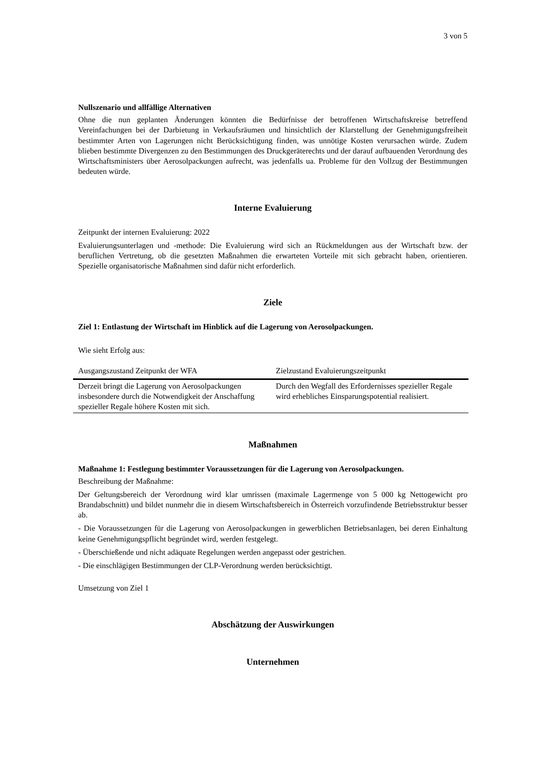3 von 5
Nullszenario und allfällige Alternativen
Ohne die nun geplanten Änderungen könnten die Bedürfnisse der betroffenen Wirtschaftskreise betreffend Vereinfachungen bei der Darbietung in Verkaufsräumen und hinsichtlich der Klarstellung der Genehmigungsfreiheit bestimmter Arten von Lagerungen nicht Berücksichtigung finden, was unnötige Kosten verursachen würde. Zudem blieben bestimmte Divergenzen zu den Bestimmungen des Druckgeräterechts und der darauf aufbauenden Verordnung des Wirtschaftsministers über Aerosolpackungen aufrecht, was jedenfalls ua. Probleme für den Vollzug der Bestimmungen bedeuten würde.
Interne Evaluierung
Zeitpunkt der internen Evaluierung: 2022
Evaluierungsunterlagen und -methode: Die Evaluierung wird sich an Rückmeldungen aus der Wirtschaft bzw. der beruflichen Vertretung, ob die gesetzten Maßnahmen die erwarteten Vorteile mit sich gebracht haben, orientieren. Spezielle organisatorische Maßnahmen sind dafür nicht erforderlich.
Ziele
Ziel 1: Entlastung der Wirtschaft im Hinblick auf die Lagerung von Aerosolpackungen.
Wie sieht Erfolg aus:
| Ausgangszustand Zeitpunkt der WFA | Zielzustand Evaluierungszeitpunkt |
| --- | --- |
| Derzeit bringt die Lagerung von Aerosolpackungen insbesondere durch die Notwendigkeit der Anschaffung spezieller Regale höhere Kosten mit sich. | Durch den Wegfall des Erfordernisses spezieller Regale wird erhebliches Einsparungspotential realisiert. |
Maßnahmen
Maßnahme 1: Festlegung bestimmter Voraussetzungen für die Lagerung von Aerosolpackungen.
Beschreibung der Maßnahme:
Der Geltungsbereich der Verordnung wird klar umrissen (maximale Lagermenge von 5 000 kg Nettogewicht pro Brandabschnitt) und bildet nunmehr die in diesem Wirtschaftsbereich in Österreich vorzufindende Betriebsstruktur besser ab.
- Die Voraussetzungen für die Lagerung von Aerosolpackungen in gewerblichen Betriebsanlagen, bei deren Einhaltung keine Genehmigungspflicht begründet wird, werden festgelegt.
- Überschießende und nicht adäquate Regelungen werden angepasst oder gestrichen.
- Die einschlägigen Bestimmungen der CLP-Verordnung werden berücksichtigt.
Umsetzung von Ziel 1
Abschätzung der Auswirkungen
Unternehmen